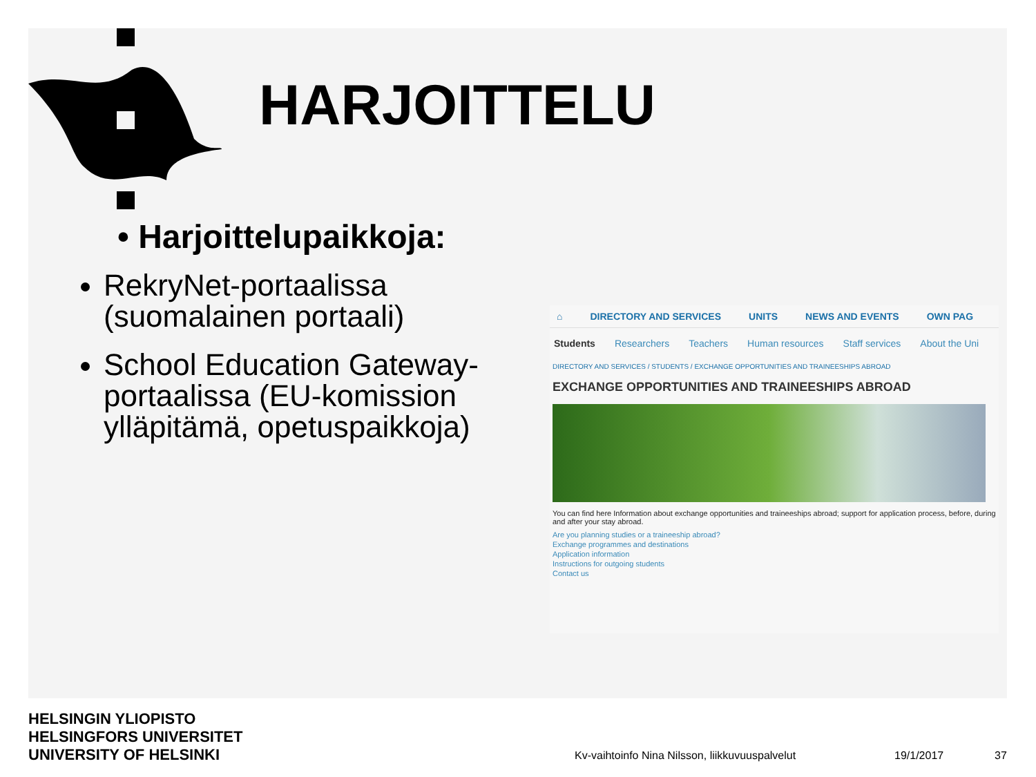HARJOITTELU
• Harjoittelupaikkoja:
RekryNet-portaalissa (suomalainen portaali)
School Education Gateway-portaalissa (EU-komission ylläpitämä, opetuspaikkoja)
⌂ DIRECTORY AND SERVICES UNITS NEWS AND EVENTS OWN PAG
Students Researchers Teachers Human resources Staff services About the Uni
DIRECTORY AND SERVICES / STUDENTS / EXCHANGE OPPORTUNITIES AND TRAINEESHIPS ABROAD
EXCHANGE OPPORTUNITIES AND TRAINEESHIPS ABROAD
You can find here Information about exchange opportunities and traineeships abroad; support for application process, before, during and after your stay abroad.
Are you planning studies or a traineeship abroad?
Exchange programmes and destinations
Application information
Instructions for outgoing students
Contact us
HELSINGIN YLIOPISTO
HELSINGFORS UNIVERSITET
UNIVERSITY OF HELSINKI
Kv-vaihtoinfo Nina Nilsson, liikkuvuuspalvelut
19/1/2017 37